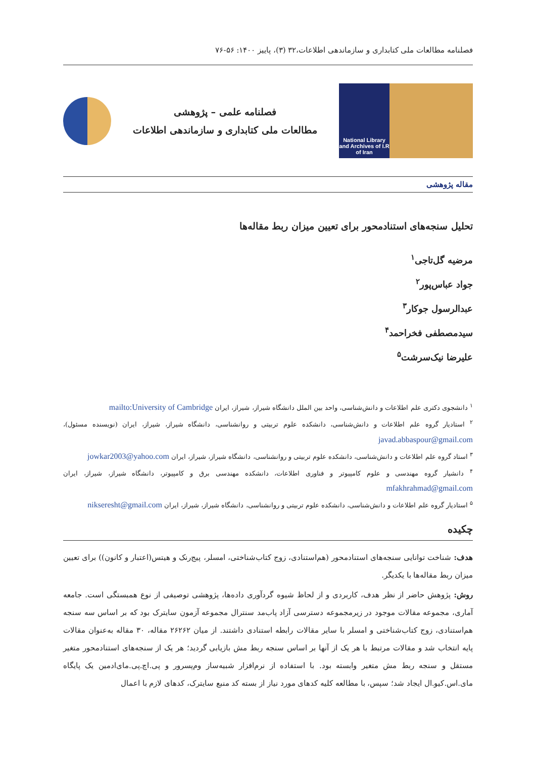فصلنامه مطالعات ملی کتابداری و سازماندهی اطلاعات،۳۲ (۳)، پاییز ۱۴۰۰: ۵۶-۷۶
National Library and Archives of I.R of Iran
فصلنامه علمی – پژوهشی
مطالعات ملی کتابداری و سازماندهی اطلاعات
مقاله پژوهشی
تحلیل سنجه‌های استنادمحور برای تعیین میزان ربط مقاله‌ها
مرضیه گل‌تاجی<sup>۱</sup>
جواد عباس‌پور<sup>۲</sup>
عبدالرسول جوکار<sup>۳</sup>
سیدمصطفی فخراحمد<sup>۴</sup>
علیرضا نیک‌سرشت<sup>۵</sup>
<sup>۱</sup> دانشجوی دکتری علم اطلاعات و دانش‌شناسی، واحد بین الملل دانشگاه شیراز، شیراز، ایران mailto:University of Cambridge
<sup>۲</sup> استادیار گروه علم اطلاعات و دانش‌شناسی، دانشکده علوم تربیتی و روانشناسی، دانشگاه شیراز، شیراز، ایران (نویسنده مسئول)، javad.abbaspour@gmail.com
<sup>۳</sup> استاد گروه علم اطلاعات و دانش‌شناسی، دانشکده علوم تربیتی و روانشناسی، دانشگاه شیراز، شیراز، ایران jowkar2003@yahoo.com
<sup>۴</sup> دانشیار گروه مهندسی و علوم کامپیوتر و فناوری اطلاعات، دانشکده مهندسی برق و کامپیوتر، دانشگاه شیراز، شیراز، ایران mfakhrahmad@gmail.com
<sup>۵</sup> استادیار گروه علم اطلاعات و دانش‌شناسی، دانشکده علوم تربیتی و روانشناسی، دانشگاه شیراز، شیراز، ایران nikseresht@gmail.com
چکیده
هدف: شناخت توانایی سنجه‌های استنادمحور (هم‌استنادی، زوج کتاب‌شناختی، امسلر، پیج‌رنک و هیتس(اعتبار و کانون)) برای تعیین میزان ربط مقاله‌ها با یکدیگر.
روش: پژوهش حاضر از نظر هدف، کاربردی و از لحاظ شیوه گردآوری داده‌ها، پژوهشی توصیفی از نوع همبستگی است. جامعه آماری، مجموعه مقالات موجود در زیرمجموعه دسترسی آزاد پاب‌مد سنترال مجموعه آزمون سایترک بود که بر اساس سه سنجه هم‌استنادی، زوج کتاب‌شناختی و امسلر با سایر مقالات رابطه استنادی داشتند. از میان ۲۶۲۶۲ مقاله، ۳۰ مقاله به‌عنوان مقالات پایه انتخاب شد و مقالات مرتبط با هر یک از آنها بر اساس سنجه ربط مش بازیابی گردید؛ هر یک از سنجه‌های استنادمحور متغیر مستقل و سنجه ربط مش متغیر وابسته بود. با استفاده از نرم‌افزار شبیه‌ساز وم‌پسرور و پی.اچ.پی.مای‌ادمین یک پایگاه مای.اس.کیو.ال ایجاد شد؛ سپس، با مطالعه کلیه کدهای مورد نیاز از بسته کد منبع سایترک، کدهای لازم با اعمال